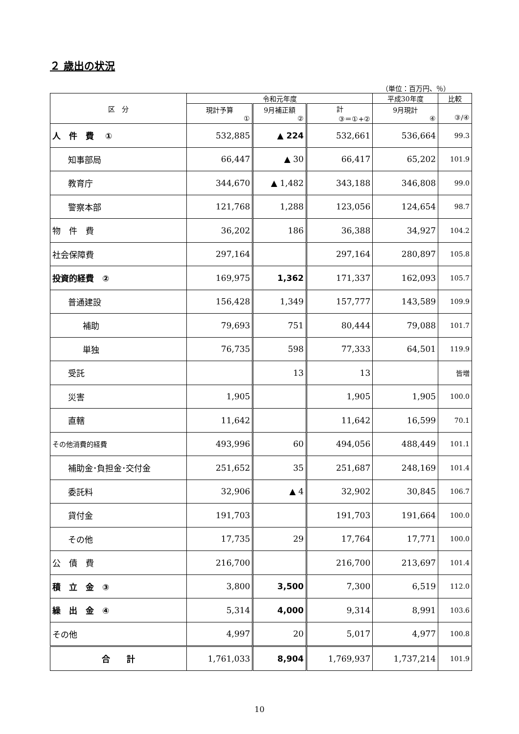２ 歳出の状況
（単位：百万円、％）
| 区 分 | 令和元年度 | | | 平成30年度 | 比較 |
| --- | --- | --- | --- | --- | --- |
| | 現計予算 ① | 9月補正額 ② | 計 ③＝①+② | 9月現計 ④ | ③/④ |
| 人 件 費 ① | 532,885 | ▲ 224 | 532,661 | 536,664 | 99.3 |
| 知事部局 | 66,447 | ▲ 30 | 66,417 | 65,202 | 101.9 |
| 教育庁 | 344,670 | ▲ 1,482 | 343,188 | 346,808 | 99.0 |
| 警察本部 | 121,768 | 1,288 | 123,056 | 124,654 | 98.7 |
| 物 件 費 | 36,202 | 186 | 36,388 | 34,927 | 104.2 |
| 社会保障費 | 297,164 | | 297,164 | 280,897 | 105.8 |
| 投資的経費 ② | 169,975 | 1,362 | 171,337 | 162,093 | 105.7 |
| 普通建設 | 156,428 | 1,349 | 157,777 | 143,589 | 109.9 |
| 補助 | 79,693 | 751 | 80,444 | 79,088 | 101.7 |
| 単独 | 76,735 | 598 | 77,333 | 64,501 | 119.9 |
| 受託 | | 13 | 13 | | 皆増 |
| 災害 | 1,905 | | 1,905 | 1,905 | 100.0 |
| 直轄 | 11,642 | | 11,642 | 16,599 | 70.1 |
| その他消費的経費 | 493,996 | 60 | 494,056 | 488,449 | 101.1 |
| 補助金･負担金･交付金 | 251,652 | 35 | 251,687 | 248,169 | 101.4 |
| 委託料 | 32,906 | ▲ 4 | 32,902 | 30,845 | 106.7 |
| 貸付金 | 191,703 | | 191,703 | 191,664 | 100.0 |
| その他 | 17,735 | 29 | 17,764 | 17,771 | 100.0 |
| 公 債 費 | 216,700 | | 216,700 | 213,697 | 101.4 |
| 積 立 金 ③ | 3,800 | 3,500 | 7,300 | 6,519 | 112.0 |
| 繰 出 金 ④ | 5,314 | 4,000 | 9,314 | 8,991 | 103.6 |
| その他 | 4,997 | 20 | 5,017 | 4,977 | 100.8 |
| 合 計 | 1,761,033 | 8,904 | 1,769,937 | 1,737,214 | 101.9 |
10